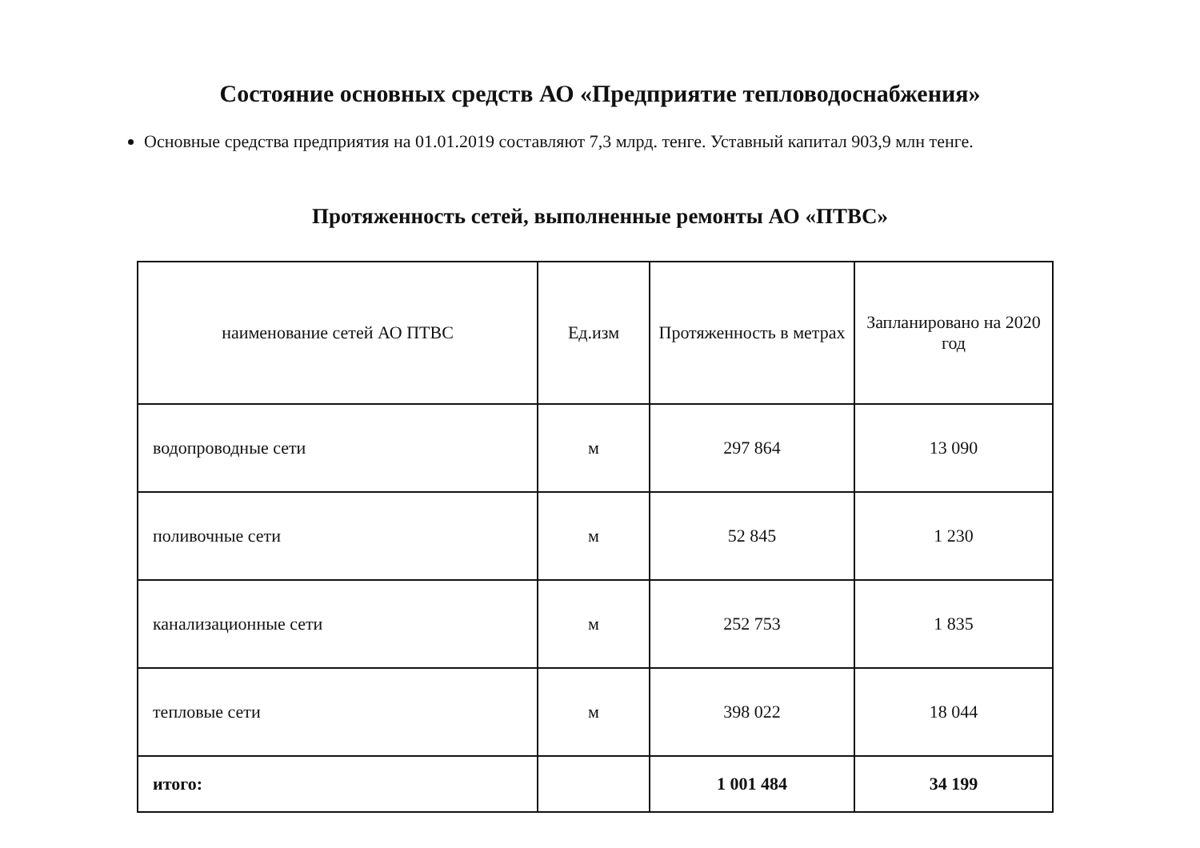Состояние основных средств АО «Предприятие тепловодоснабжения»
Основные средства предприятия на 01.01.2019 составляют 7,3 млрд. тенге. Уставный капитал 903,9 млн тенге.
Протяженность сетей, выполненные ремонты АО «ПТВС»
| наименование сетей АО ПТВС | Ед.изм | Протяженность в метрах | Запланировано на 2020 год |
| --- | --- | --- | --- |
| водопроводные сети | м | 297 864 | 13 090 |
| поливочные сети | м | 52 845 | 1 230 |
| канализационные сети | м | 252 753 | 1 835 |
| тепловые сети | м | 398 022 | 18 044 |
| итого: | | 1 001 484 | 34 199 |